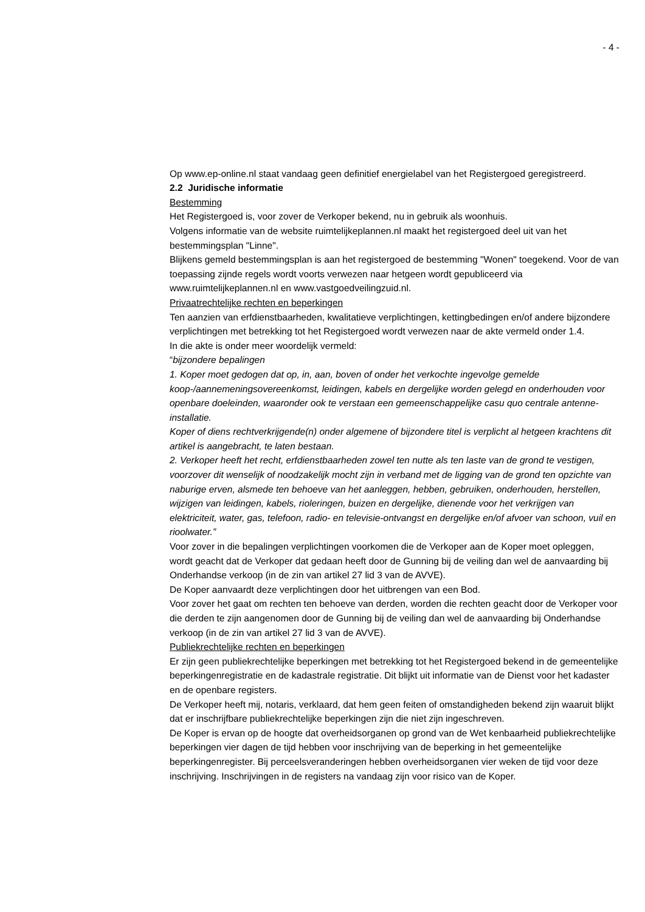- 4 -
Op www.ep-online.nl staat vandaag geen definitief energielabel van het Registergoed geregistreerd.
2.2 Juridische informatie
Bestemming
Het Registergoed is, voor zover de Verkoper bekend, nu in gebruik als woonhuis.
Volgens informatie van de website ruimtelijkeplannen.nl maakt het registergoed deel uit van het bestemmingsplan "Linne".
Blijkens gemeld bestemmingsplan is aan het registergoed de bestemming "Wonen" toegekend. Voor de van toepassing zijnde regels wordt voorts verwezen naar hetgeen wordt gepubliceerd via www.ruimtelijkeplannen.nl en www.vastgoedveilingzuid.nl.
Privaatrechtelijke rechten en beperkingen
Ten aanzien van erfdienstbaarheden, kwalitatieve verplichtingen, kettingbedingen en/of andere bijzondere verplichtingen met betrekking tot het Registergoed wordt verwezen naar de akte vermeld onder 1.4.
In die akte is onder meer woordelijk vermeld:
“bijzondere bepalingen
1. Koper moet gedogen dat op, in, aan, boven of onder het verkochte ingevolge gemelde koop-/aannemeningsovereenkomst, leidingen, kabels en dergelijke worden gelegd en onderhouden voor openbare doeleinden, waaronder ook te verstaan een gemeenschappelijke casu quo centrale antenne-installatie.
Koper of diens rechtverkrijgende(n) onder algemene of bijzondere titel is verplicht al hetgeen krachtens dit artikel is aangebracht, te laten bestaan.
2. Verkoper heeft het recht, erfdienstbaarheden zowel ten nutte als ten laste van de grond te vestigen, voorzover dit wenselijk of noodzakelijk mocht zijn in verband met de ligging van de grond ten opzichte van naburige erven, alsmede ten behoeve van het aanleggen, hebben, gebruiken, onderhouden, herstellen, wijzigen van leidingen, kabels, rioleringen, buizen en dergelijke, dienende voor het verkrijgen van elektriciteit, water, gas, telefoon, radio- en televisie-ontvangst en dergelijke en/of afvoer van schoon, vuil en rioolwater.”
Voor zover in die bepalingen verplichtingen voorkomen die de Verkoper aan de Koper moet opleggen, wordt geacht dat de Verkoper dat gedaan heeft door de Gunning bij de veiling dan wel de aanvaarding bij Onderhandse verkoop (in de zin van artikel 27 lid 3 van de AVVE).
De Koper aanvaardt deze verplichtingen door het uitbrengen van een Bod.
Voor zover het gaat om rechten ten behoeve van derden, worden die rechten geacht door de Verkoper voor die derden te zijn aangenomen door de Gunning bij de veiling dan wel de aanvaarding bij Onderhandse verkoop (in de zin van artikel 27 lid 3 van de AVVE).
Publiekrechtelijke rechten en beperkingen
Er zijn geen publiekrechtelijke beperkingen met betrekking tot het Registergoed bekend in de gemeentelijke beperkingenregistratie en de kadastrale registratie. Dit blijkt uit informatie van de Dienst voor het kadaster en de openbare registers.
De Verkoper heeft mij, notaris, verklaard, dat hem geen feiten of omstandigheden bekend zijn waaruit blijkt dat er inschrijfbare publiekrechtelijke beperkingen zijn die niet zijn ingeschreven.
De Koper is ervan op de hoogte dat overheidsorganen op grond van de Wet kenbaarheid publiekrechtelijke beperkingen vier dagen de tijd hebben voor inschrijving van de beperking in het gemeentelijke beperkingenregister. Bij perceelsveranderingen hebben overheidsorganen vier weken de tijd voor deze inschrijving. Inschrijvingen in de registers na vandaag zijn voor risico van de Koper.